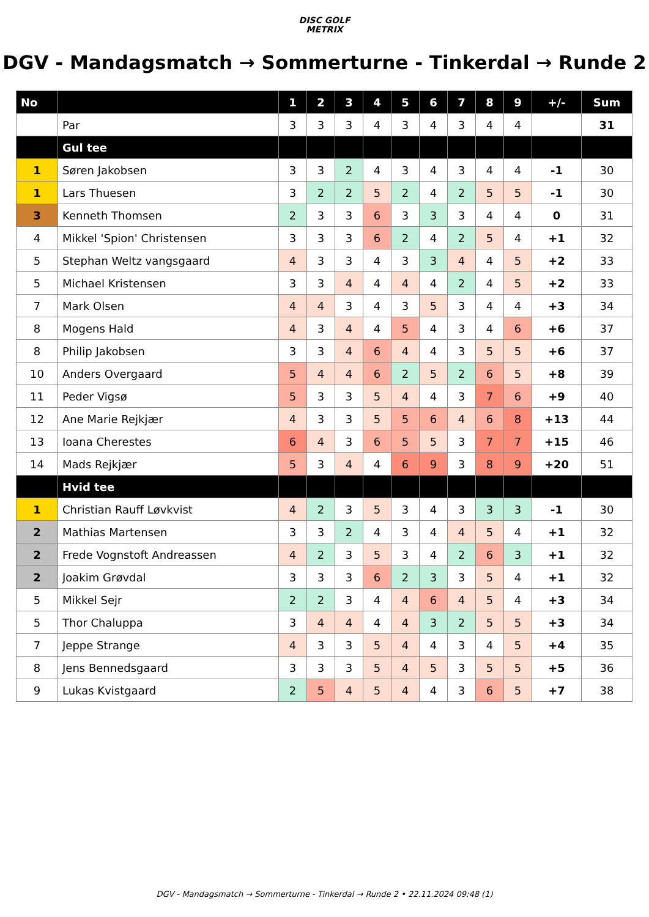DISC GOLF
METRIX
DGV - Mandagsmatch → Sommerturne - Tinkerdal → Runde 2
| No | | 1 | 2 | 3 | 4 | 5 | 6 | 7 | 8 | 9 | +/- | Sum |
| --- | --- | --- | --- | --- | --- | --- | --- | --- | --- | --- | --- | --- |
| | Par | 3 | 3 | 3 | 4 | 3 | 4 | 3 | 4 | 4 | | 31 |
| | Gul tee | | | | | | | | | | | |
| 1 | Søren Jakobsen | 3 | 3 | 2 | 4 | 3 | 4 | 3 | 4 | 4 | -1 | 30 |
| 1 | Lars Thuesen | 3 | 2 | 2 | 5 | 2 | 4 | 2 | 5 | 5 | -1 | 30 |
| 3 | Kenneth Thomsen | 2 | 3 | 3 | 6 | 3 | 3 | 3 | 4 | 4 | 0 | 31 |
| 4 | Mikkel 'Spion' Christensen | 3 | 3 | 3 | 6 | 2 | 4 | 2 | 5 | 4 | +1 | 32 |
| 5 | Stephan Weltz vangsgaard | 4 | 3 | 3 | 4 | 3 | 3 | 4 | 4 | 5 | +2 | 33 |
| 5 | Michael Kristensen | 3 | 3 | 4 | 4 | 4 | 4 | 2 | 4 | 5 | +2 | 33 |
| 7 | Mark Olsen | 4 | 4 | 3 | 4 | 3 | 5 | 3 | 4 | 4 | +3 | 34 |
| 8 | Mogens Hald | 4 | 3 | 4 | 4 | 5 | 4 | 3 | 4 | 6 | +6 | 37 |
| 8 | Philip Jakobsen | 3 | 3 | 4 | 6 | 4 | 4 | 3 | 5 | 5 | +6 | 37 |
| 10 | Anders Overgaard | 5 | 4 | 4 | 6 | 2 | 5 | 2 | 6 | 5 | +8 | 39 |
| 11 | Peder Vigsø | 5 | 3 | 3 | 5 | 4 | 4 | 3 | 7 | 6 | +9 | 40 |
| 12 | Ane Marie Rejkjær | 4 | 3 | 3 | 5 | 5 | 6 | 4 | 6 | 8 | +13 | 44 |
| 13 | Ioana Cherestes | 6 | 4 | 3 | 6 | 5 | 5 | 3 | 7 | 7 | +15 | 46 |
| 14 | Mads Rejkjær | 5 | 3 | 4 | 4 | 6 | 9 | 3 | 8 | 9 | +20 | 51 |
| | Hvid tee | | | | | | | | | | | |
| 1 | Christian Rauff Løvkvist | 4 | 2 | 3 | 5 | 3 | 4 | 3 | 3 | 3 | -1 | 30 |
| 2 | Mathias Martensen | 3 | 3 | 2 | 4 | 3 | 4 | 4 | 5 | 4 | +1 | 32 |
| 2 | Frede Vognstoft Andreassen | 4 | 2 | 3 | 5 | 3 | 4 | 2 | 6 | 3 | +1 | 32 |
| 2 | Joakim Grøvdal | 3 | 3 | 3 | 6 | 2 | 3 | 3 | 5 | 4 | +1 | 32 |
| 5 | Mikkel Sejr | 2 | 2 | 3 | 4 | 4 | 6 | 4 | 5 | 4 | +3 | 34 |
| 5 | Thor Chaluppa | 3 | 4 | 4 | 4 | 4 | 3 | 2 | 5 | 5 | +3 | 34 |
| 7 | Jeppe Strange | 4 | 3 | 3 | 5 | 4 | 4 | 3 | 4 | 5 | +4 | 35 |
| 8 | Jens Bennedsgaard | 3 | 3 | 3 | 5 | 4 | 5 | 3 | 5 | 5 | +5 | 36 |
| 9 | Lukas Kvistgaard | 2 | 5 | 4 | 5 | 4 | 4 | 3 | 6 | 5 | +7 | 38 |
DGV - Mandagsmatch → Sommerturne - Tinkerdal → Runde 2 • 22.11.2024 09:48 (1)